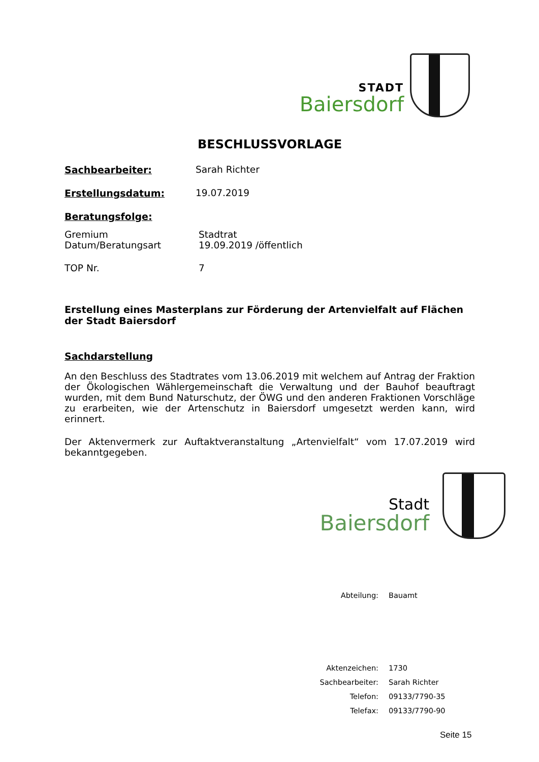STADT
Baiersdorf
BESCHLUSSVORLAGE
Sachbearbeiter: Sarah Richter
Erstellungsdatum: 19.07.2019
Beratungsfolge:
Gremium Stadtrat
Datum/Beratungsart 19.09.2019 /öffentlich
TOP Nr. 7
Erstellung eines Masterplans zur Förderung der Artenvielfalt auf Flächen der Stadt Baiersdorf
Sachdarstellung
An den Beschluss des Stadtrates vom 13.06.2019 mit welchem auf Antrag der Fraktion der Ökologischen Wählergemeinschaft die Verwaltung und der Bauhof beauftragt wurden, mit dem Bund Naturschutz, der ÖWG und den anderen Fraktionen Vorschläge zu erarbeiten, wie der Artenschutz in Baiersdorf umgesetzt werden kann, wird erinnert.
Der Aktenvermerk zur Auftaktveranstaltung „Artenvielfalt“ vom 17.07.2019 wird bekanntgegeben.
Stadt
Baiersdorf
Abteilung: Bauamt
Aktenzeichen: 1730
Sachbearbeiter: Sarah Richter
Telefon: 09133/7790-35
Telefax: 09133/7790-90
Seite 15